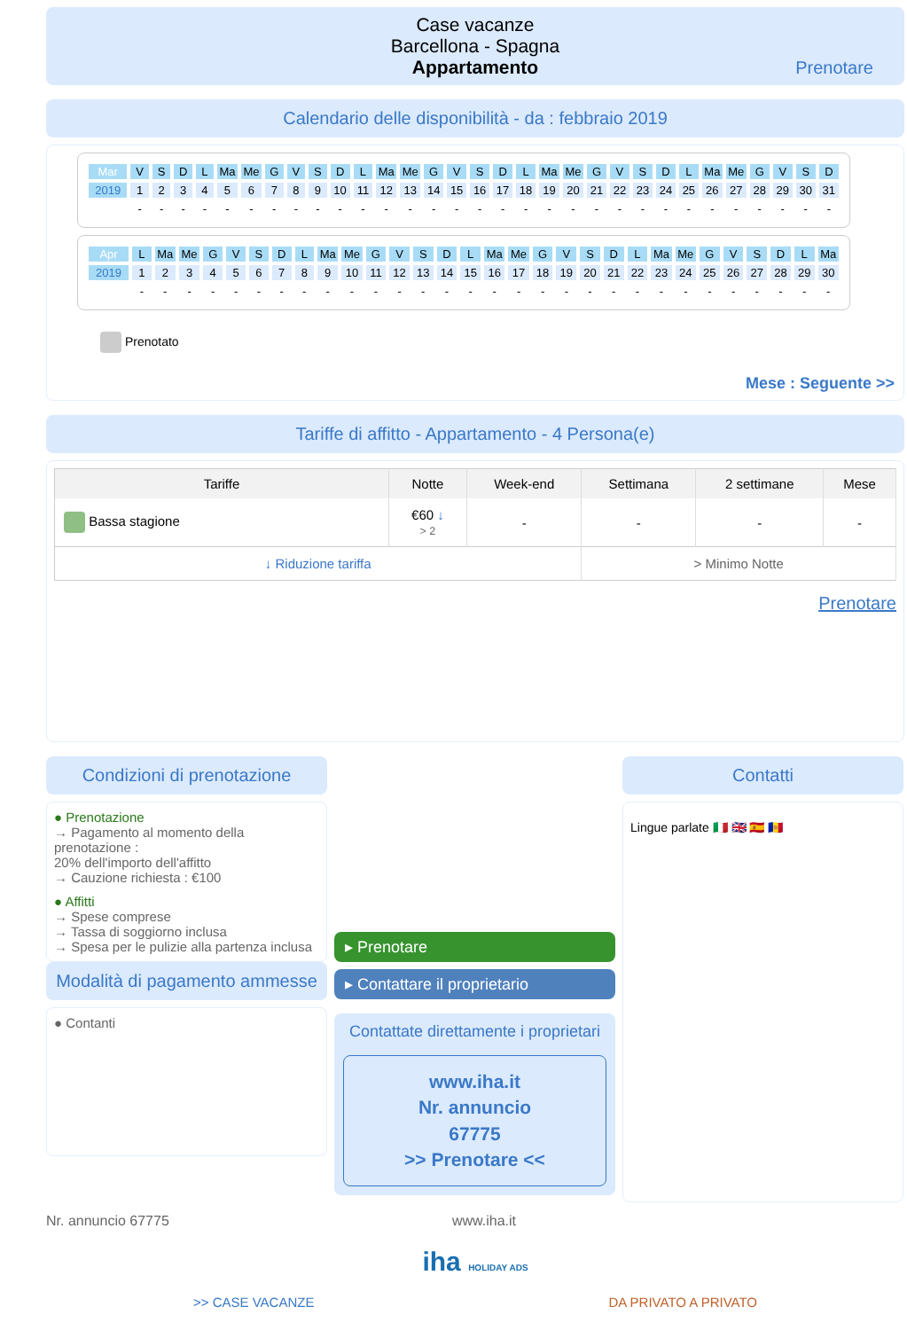Case vacanze
Barcellona - Spagna
Appartamento
Prenotare
Calendario delle disponibilità - da : febbraio 2019
| Mar | V | S | D | L | Ma | Me | G | V | S | D | L | Ma | Me | G | V | S | D | L | Ma | Me | G | V | S | D | L | Ma | Me | G | V | S | D |
| 2019 | 1 | 2 | 3 | 4 | 5 | 6 | 7 | 8 | 9 | 10 | 11 | 12 | 13 | 14 | 15 | 16 | 17 | 18 | 19 | 20 | 21 | 22 | 23 | 24 | 25 | 26 | 27 | 28 | 29 | 30 | 31 |
| | - | - | - | - | - | - | - | - | - | - | - | - | - | - | - | - | - | - | - | - | - | - | - | - | - | - | - | - | - | - | - |
| Apr | L | Ma | Me | G | V | S | D | L | Ma | Me | G | V | S | D | L | Ma | Me | G | V | S | D | L | Ma | Me | G | V | S | D | L | Ma |
| 2019 | 1 | 2 | 3 | 4 | 5 | 6 | 7 | 8 | 9 | 10 | 11 | 12 | 13 | 14 | 15 | 16 | 17 | 18 | 19 | 20 | 21 | 22 | 23 | 24 | 25 | 26 | 27 | 28 | 29 | 30 |
| | - | - | - | - | - | - | - | - | - | - | - | - | - | - | - | - | - | - | - | - | - | - | - | - | - | - | - | - | - | - |
Prenotato
Mese : Seguente >>
Tariffe di affitto - Appartamento - 4 Persona(e)
| Tariffe | Notte | Week-end | Settimana | 2 settimane | Mese |
| --- | --- | --- | --- | --- | --- |
| Bassa stagione | €60 ↓ > 2 | - | - | - | - |
| ↓ Riduzione tariffa | | | > Minimo Notte | | |
Prenotare
Condizioni di prenotazione
● Prenotazione
→ Pagamento al momento della prenotazione :
20% dell'importo dell'affitto
→ Cauzione richiesta : €100
● Affitti
→ Spese comprese
→ Tassa di soggiorno inclusa
→ Spesa per le pulizie alla partenza inclusa
Modalità di pagamento ammesse
● Contanti
▸ Prenotare
▸ Contattare il proprietario
Contattate direttamente i proprietari
www.iha.it
Nr. annuncio
67775
>> Prenotare <<
Contatti
Lingue parlate 🇮🇹 🇬🇧 🇪🇸 🇦🇩
Nr. annuncio 67775 www.iha.it
iha HOLIDAY ADS
>> CASE VACANZE DA PRIVATO A PRIVATO